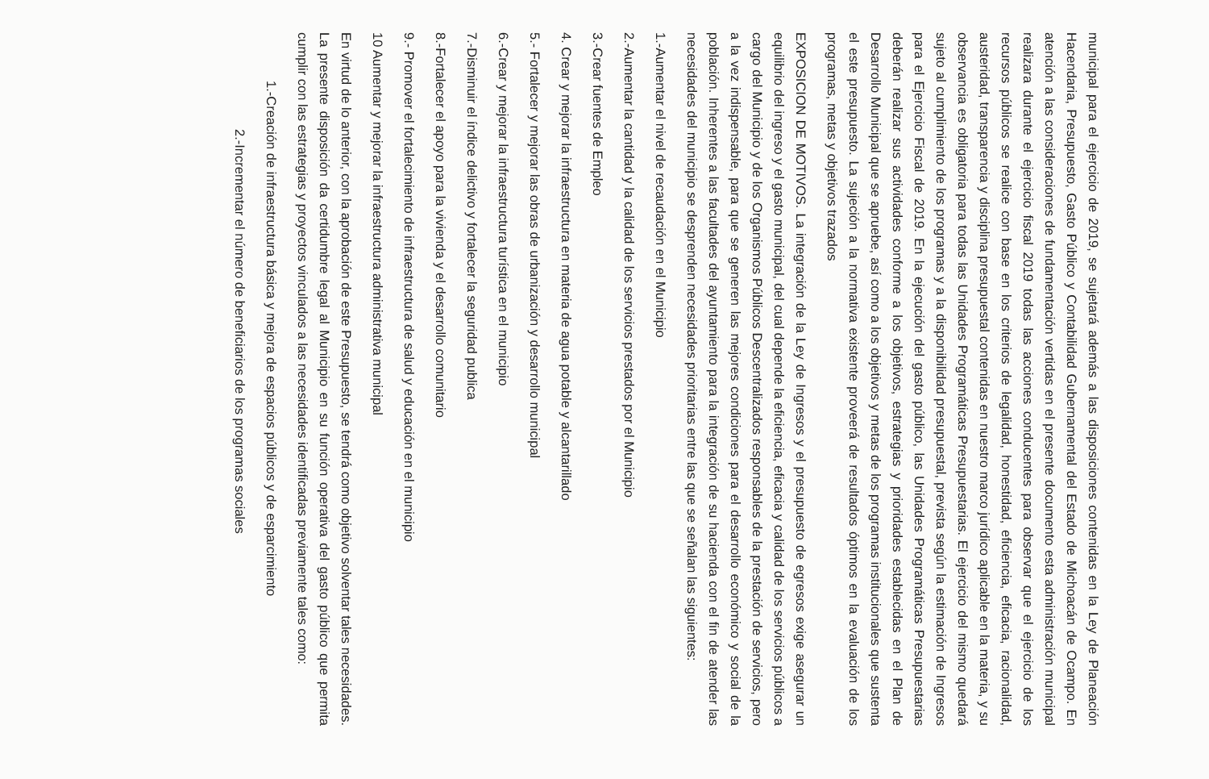municipal para el ejercicio de 2019, se sujetará además a las disposiciones contenidas en la Ley de Planeación Hacendaria, Presupuesto, Gasto Público y Contabilidad Gubernamental del Estado de Michoacán de Ocampo. En atención a las consideraciones de fundamentación vertidas en el presente documento esta administración municipal realizara durante el ejercicio fiscal 2019 todas las acciones conducentes para observar que el ejercicio de los recursos públicos se realice con base en los criterios de legalidad, honestidad, eficiencia, eficacia, racionalidad, austeridad, transparencia y disciplina presupuestal contenidas en nuestro marco jurídico aplicable en la materia, y su observancia es obligatoria para todas las Unidades Programáticas Presupuestarias. El ejercicio del mismo quedará sujeto al cumplimiento de los programas y a la disponibilidad presupuestal, prevista según la estimación de Ingresos para el Ejercicio Fiscal de 2019. En la ejecución del gasto público, las Unidades Programáticas Presupuestarias deberán realizar sus actividades conforme a los objetivos, estrategias y prioridades establecidas en el Plan de Desarrollo Municipal que se apruebe, así como a los objetivos y metas de los programas institucionales que sustenta el este presupuesto. La sujeción a la normativa existente proveerá de resultados óptimos en la evaluación de los programas, metas y objetivos trazados
EXPOSICION DE MOTIVOS. La integración de la Ley de Ingresos y el presupuesto de egresos exige asegurar un equilibrio del ingreso y el gasto municipal, del cual depende la eficiencia, eficacia y calidad de los servicios públicos a cargo del Municipio y de los Organismos Públicos Descentralizados responsables de la prestación de servicios, pero a la vez indispensable, para que se generen las mejores condiciones para el desarrollo económico y social de la población. Inherentes a las facultades del ayuntamiento para la integración de su hacienda con el fin de atender las necesidades del municipio se desprenden necesidades prioritarias entre las que se señalan las siguientes:
1.-Aumentar el nivel de recaudación en el Municipio
2.-Aumentar la cantidad y la calidad de los servicios prestados por el Municipio
3.-Crear fuentes de Empleo
4. Crear y mejorar la infraestructura en materia de agua potable y alcantarillado
5.- Fortalecer y mejorar las obras de urbanización y desarrollo municipal
6.-Crear y mejorar la infraestructura turística en el municipio
7.-Disminuir el índice delictivo y fortalecer la seguridad publica
8.-Fortalecer el apoyo para la vivienda y el desarrollo comunitario
9.- Promover el fortalecimiento de infraestructura de salud y educación en el municipio
10 Aumentar y mejorar la infraestructura administrativa municipal
En virtud de lo anterior, con la aprobación de este Presupuesto, se tendrá como objetivo solventar tales necesidades. La presente disposición da certidumbre legal al Municipio en su función operativa del gasto público que permita cumplir con las estrategias y proyectos vinculados a las necesidades identificadas previamente tales como:
1.-Creación de infraestructura básica y mejora de espacios públicos y de esparcimiento
2.-Incrementar el número de beneficiarios de los programas sociales